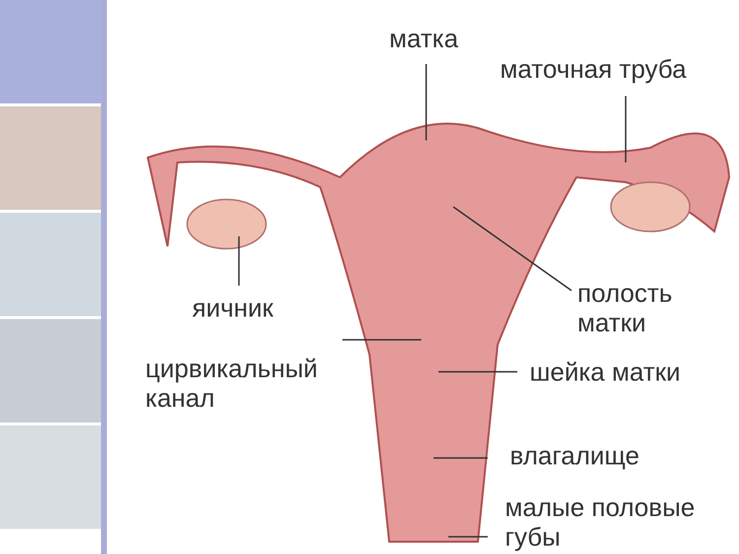матка
маточная труба
яичник
полость
матки
цирвикальный
канал
шейка матки
влагалище
малые половые
губы